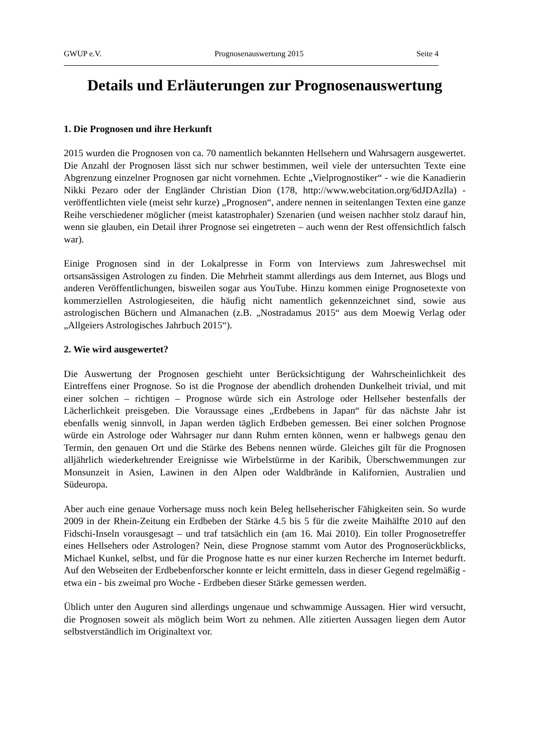GWUP e.V. Prognosenauswertung 2015 Seite 4
Details und Erläuterungen zur Prognosenauswertung
1. Die Prognosen und ihre Herkunft
2015 wurden die Prognosen von ca. 70 namentlich bekannten Hellsehern und Wahrsagern ausgewertet. Die Anzahl der Prognosen lässt sich nur schwer bestimmen, weil viele der untersuchten Texte eine Abgrenzung einzelner Prognosen gar nicht vornehmen. Echte „Vielprognostiker“ - wie die Kanadierin Nikki Pezaro oder der Engländer Christian Dion (178, http://www.webcitation.org/6dJDAzlla) - veröffentlichten viele (meist sehr kurze) „Prognosen“, andere nennen in seitenlangen Texten eine ganze Reihe verschiedener möglicher (meist katastrophaler) Szenarien (und weisen nachher stolz darauf hin, wenn sie glauben, ein Detail ihrer Prognose sei eingetreten – auch wenn der Rest offensichtlich falsch war).
Einige Prognosen sind in der Lokalpresse in Form von Interviews zum Jahreswechsel mit ortsansässigen Astrologen zu finden. Die Mehrheit stammt allerdings aus dem Internet, aus Blogs und anderen Veröffentlichungen, bisweilen sogar aus YouTube. Hinzu kommen einige Prognosetexte von kommerziellen Astrologieseiten, die häufig nicht namentlich gekennzeichnet sind, sowie aus astrologischen Büchern und Almanachen (z.B. „Nostradamus 2015“ aus dem Moewig Verlag oder „Allgeiers Astrologisches Jahrbuch 2015“).
2. Wie wird ausgewertet?
Die Auswertung der Prognosen geschieht unter Berücksichtigung der Wahrscheinlichkeit des Eintreffens einer Prognose. So ist die Prognose der abendlich drohenden Dunkelheit trivial, und mit einer solchen – richtigen – Prognose würde sich ein Astrologe oder Hellseher bestenfalls der Lächerlichkeit preisgeben. Die Voraussage eines „Erdbebens in Japan“ für das nächste Jahr ist ebenfalls wenig sinnvoll, in Japan werden täglich Erdbeben gemessen. Bei einer solchen Prognose würde ein Astrologe oder Wahrsager nur dann Ruhm ernten können, wenn er halbwegs genau den Termin, den genauen Ort und die Stärke des Bebens nennen würde. Gleiches gilt für die Prognosen alljährlich wiederkehrender Ereignisse wie Wirbelstürme in der Karibik, Überschwemmungen zur Monsunzeit in Asien, Lawinen in den Alpen oder Waldbrände in Kalifornien, Australien und Südeuropa.
Aber auch eine genaue Vorhersage muss noch kein Beleg hellseherischer Fähigkeiten sein. So wurde 2009 in der Rhein-Zeitung ein Erdbeben der Stärke 4.5 bis 5 für die zweite Maihälfte 2010 auf den Fidschi-Inseln vorausgesagt – und traf tatsächlich ein (am 16. Mai 2010). Ein toller Prognosetreffer eines Hellsehers oder Astrologen? Nein, diese Prognose stammt vom Autor des Prognoserückblicks, Michael Kunkel, selbst, und für die Prognose hatte es nur einer kurzen Recherche im Internet bedurft. Auf den Webseiten der Erdbebenforscher konnte er leicht ermitteln, dass in dieser Gegend regelmäßig - etwa ein - bis zweimal pro Woche - Erdbeben dieser Stärke gemessen werden.
Üblich unter den Auguren sind allerdings ungenaue und schwammige Aussagen. Hier wird versucht, die Prognosen soweit als möglich beim Wort zu nehmen. Alle zitierten Aussagen liegen dem Autor selbstverständlich im Originaltext vor.